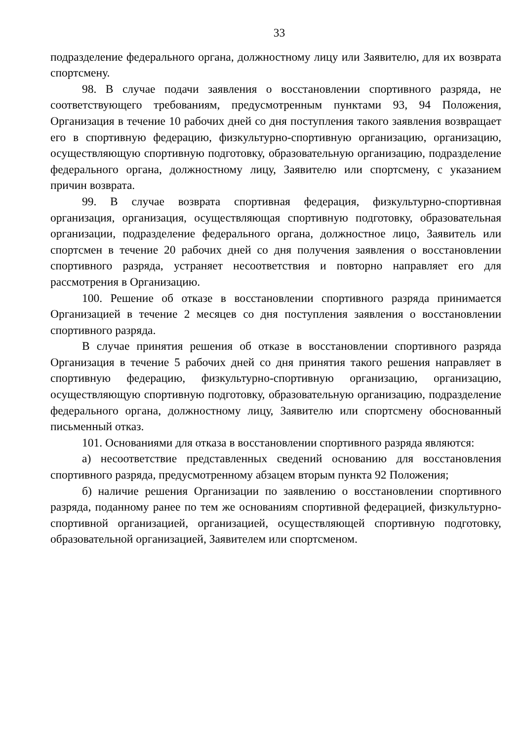33
подразделение федерального органа, должностному лицу или Заявителю, для их возврата спортсмену.
98. В случае подачи заявления о восстановлении спортивного разряда, не соответствующего требованиям, предусмотренным пунктами 93, 94 Положения, Организация в течение 10 рабочих дней со дня поступления такого заявления возвращает его в спортивную федерацию, физкультурно-спортивную организацию, организацию, осуществляющую спортивную подготовку, образовательную организацию, подразделение федерального органа, должностному лицу, Заявителю или спортсмену, с указанием причин возврата.
99. В случае возврата спортивная федерация, физкультурно-спортивная организация, организация, осуществляющая спортивную подготовку, образовательная организации, подразделение федерального органа, должностное лицо, Заявитель или спортсмен в течение 20 рабочих дней со дня получения заявления о восстановлении спортивного разряда, устраняет несоответствия и повторно направляет его для рассмотрения в Организацию.
100. Решение об отказе в восстановлении спортивного разряда принимается Организацией в течение 2 месяцев со дня поступления заявления о восстановлении спортивного разряда.
В случае принятия решения об отказе в восстановлении спортивного разряда Организация в течение 5 рабочих дней со дня принятия такого решения направляет в спортивную федерацию, физкультурно-спортивную организацию, организацию, осуществляющую спортивную подготовку, образовательную организацию, подразделение федерального органа, должностному лицу, Заявителю или спортсмену обоснованный письменный отказ.
101. Основаниями для отказа в восстановлении спортивного разряда являются:
а) несоответствие представленных сведений основанию для восстановления спортивного разряда, предусмотренному абзацем вторым пункта 92 Положения;
б) наличие решения Организации по заявлению о восстановлении спортивного разряда, поданному ранее по тем же основаниям спортивной федерацией, физкультурно-спортивной организацией, организацией, осуществляющей спортивную подготовку, образовательной организацией, Заявителем или спортсменом.